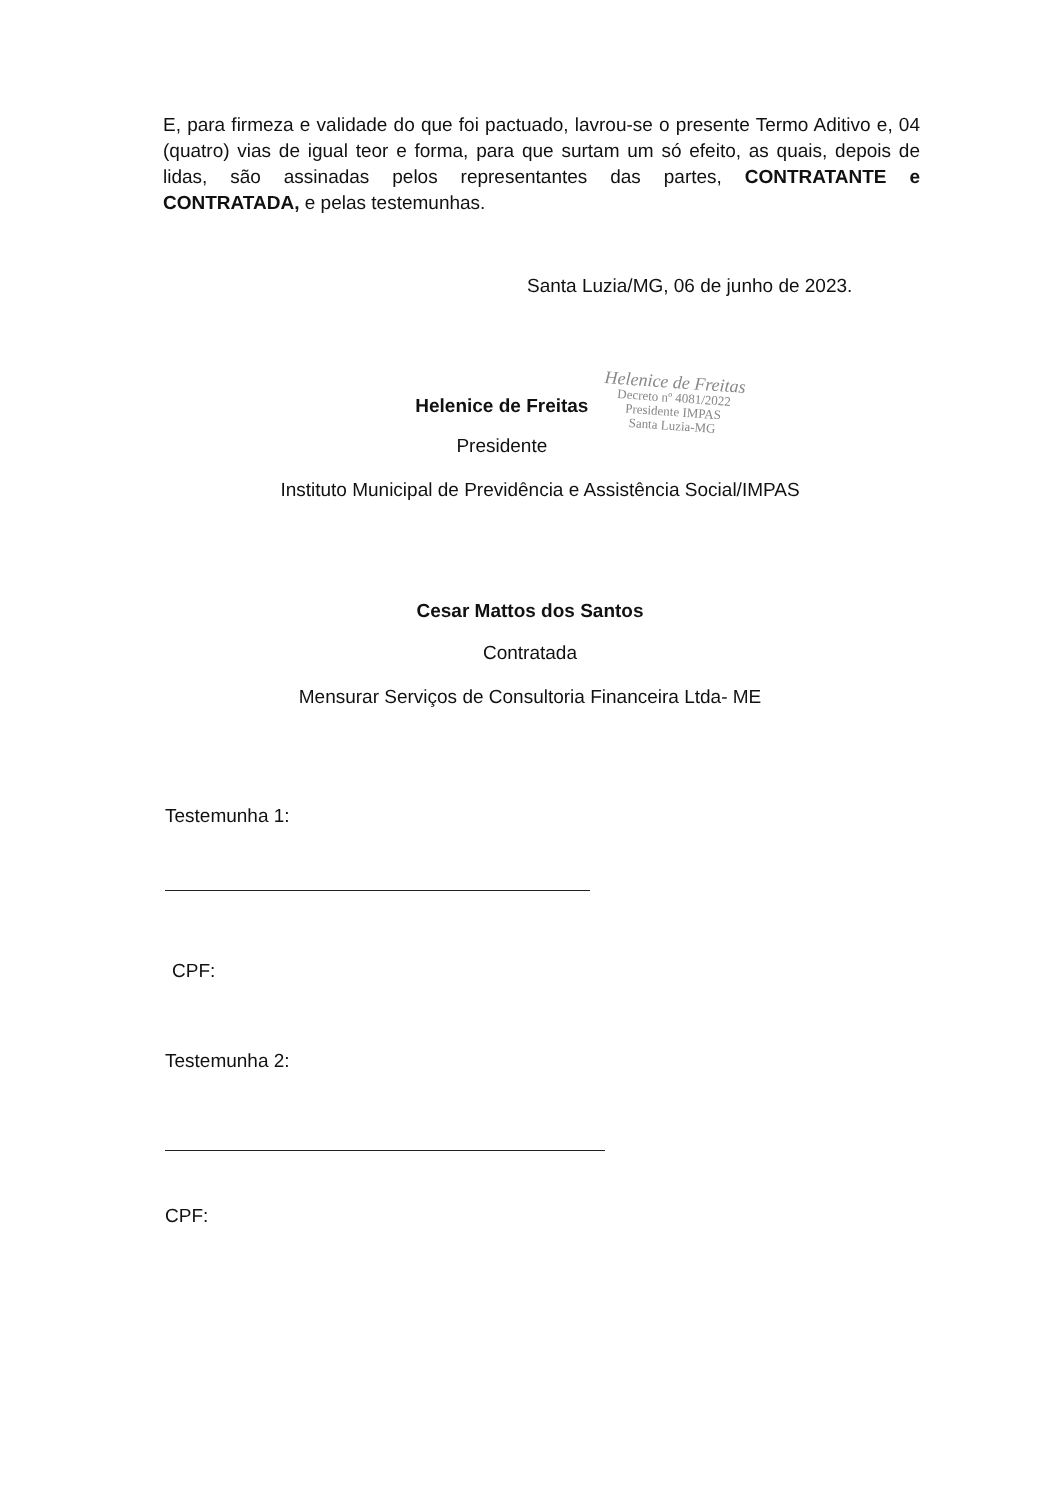E, para firmeza e validade do que foi pactuado, lavrou-se o presente Termo Aditivo e, 04 (quatro) vias de igual teor e forma, para que surtam um só efeito, as quais, depois de lidas, são assinadas pelos representantes das partes, CONTRATANTE e CONTRATADA, e pelas testemunhas.
Santa Luzia/MG, 06 de junho de 2023.
Helenice de Freitas
Presidente
Helenice de Freitas
Decreto nº 4081/2022
Presidente IMPAS
Santa Luzia-MG
Instituto Municipal de Previdência e Assistência Social/IMPAS
Cesar Mattos dos Santos
Contratada
Mensurar Serviços de Consultoria Financeira Ltda- ME
Testemunha 1:
CPF:
Testemunha 2:
CPF: